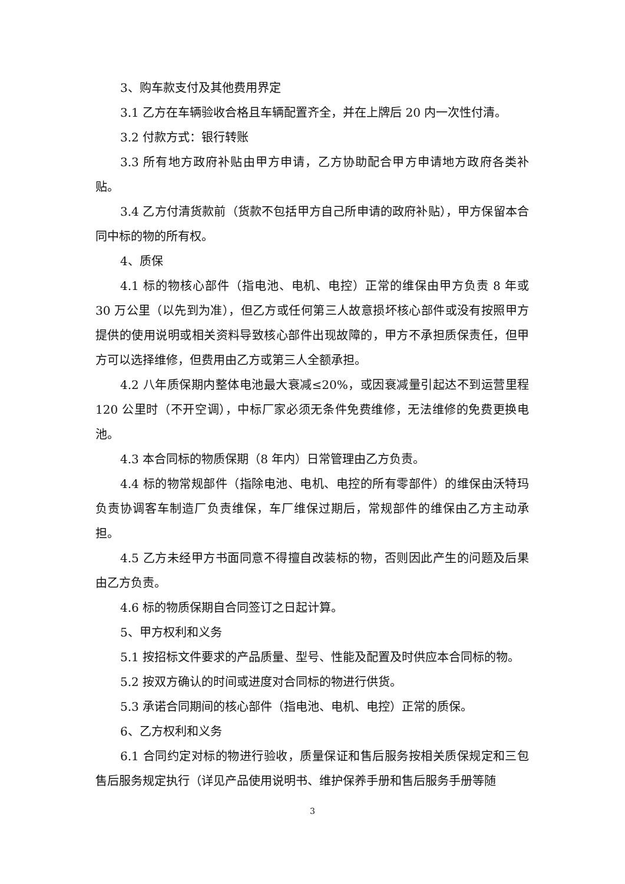3、购车款支付及其他费用界定
3.1 乙方在车辆验收合格且车辆配置齐全，并在上牌后 20 内一次性付清。
3.2 付款方式：银行转账
3.3 所有地方政府补贴由甲方申请，乙方协助配合甲方申请地方政府各类补贴。
3.4 乙方付清货款前（货款不包括甲方自己所申请的政府补贴），甲方保留本合同中标的物的所有权。
4、质保
4.1 标的物核心部件（指电池、电机、电控）正常的维保由甲方负责 8 年或 30 万公里（以先到为准），但乙方或任何第三人故意损坏核心部件或没有按照甲方提供的使用说明或相关资料导致核心部件出现故障的，甲方不承担质保责任，但甲方可以选择维修，但费用由乙方或第三人全额承担。
4.2 八年质保期内整体电池最大衰减≤20%，或因衰减量引起达不到运营里程 120 公里时（不开空调），中标厂家必须无条件免费维修，无法维修的免费更换电池。
4.3 本合同标的物质保期（8 年内）日常管理由乙方负责。
4.4 标的物常规部件（指除电池、电机、电控的所有零部件）的维保由沃特玛负责协调客车制造厂负责维保，车厂维保过期后，常规部件的维保由乙方主动承担。
4.5 乙方未经甲方书面同意不得擅自改装标的物，否则因此产生的问题及后果由乙方负责。
4.6 标的物质保期自合同签订之日起计算。
5、甲方权利和义务
5.1 按招标文件要求的产品质量、型号、性能及配置及时供应本合同标的物。
5.2 按双方确认的时间或进度对合同标的物进行供货。
5.3 承诺合同期间的核心部件（指电池、电机、电控）正常的质保。
6、乙方权利和义务
6.1 合同约定对标的物进行验收，质量保证和售后服务按相关质保规定和三包售后服务规定执行（详见产品使用说明书、维护保养手册和售后服务手册等随
3